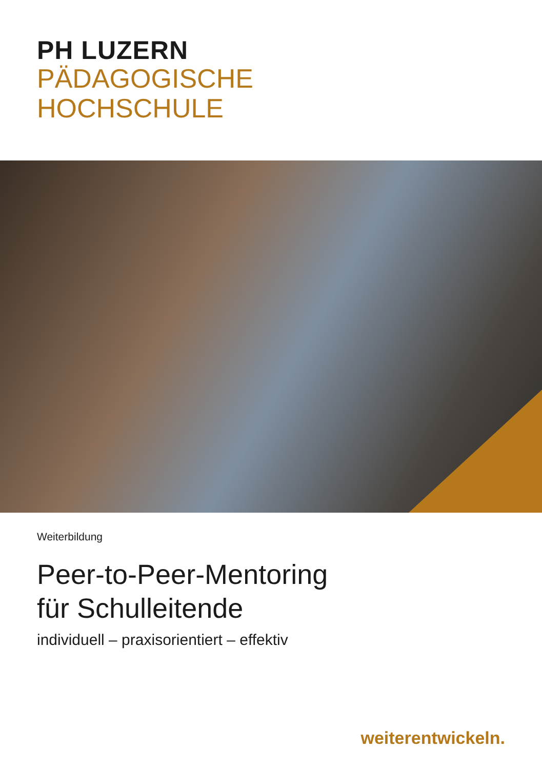PH LUZERN
PÄDAGOGISCHE
HOCHSCHULE
Weiterbildung
Peer-to-Peer-Mentoring
für Schulleitende
individuell – praxisorientiert – effektiv
weiterentwickeln.